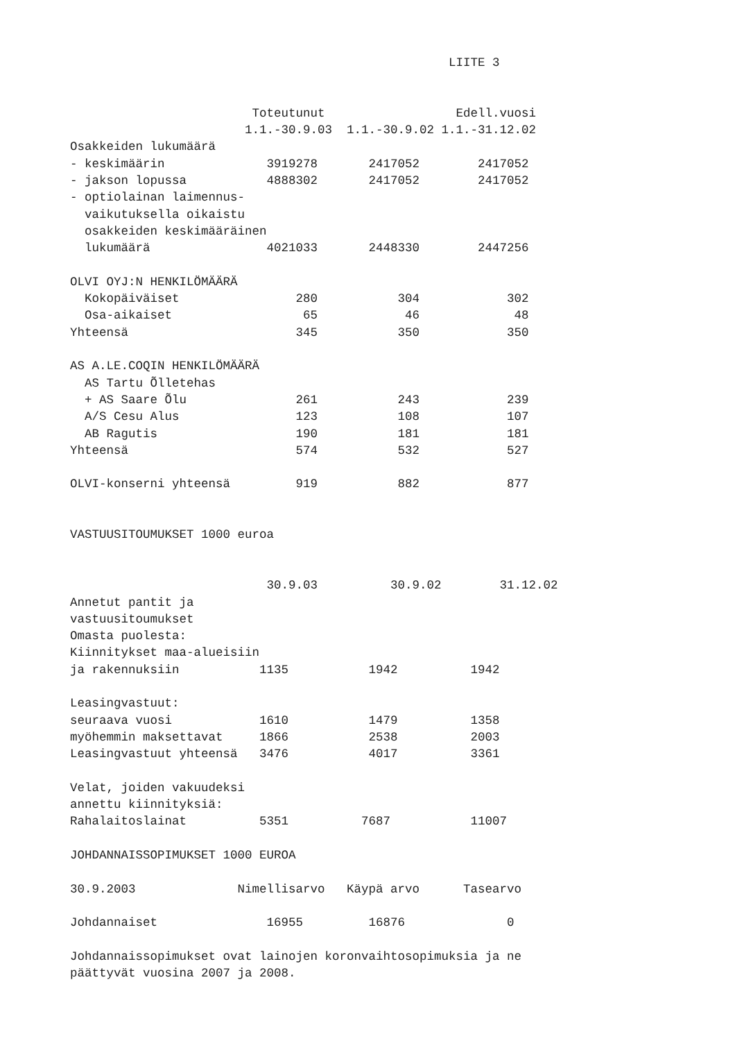LIITE 3


                         Toteutunut                  Edell.vuosi
                        1.1.-30.9.03  1.1.-30.9.02 1.1.-31.12.02
Osakkeiden lukumäärä
- keskimäärin              3919278       2417052        2417052
- jakson lopussa           4888302       2417052        2417052
- optiolainan laimennus-
  vaikutuksella oikaistu
  osakkeiden keskimääräinen
  lukumäärä                4021033       2448330        2447256

OLVI OYJ:N HENKILÖMÄÄRÄ
  Kokopäiväiset                280           304            302
  Osa-aikaiset                  65            46             48
Yhteensä                       345           350            350

AS A.LE.COQIN HENKILÖMÄÄRÄ
  AS Tartu Õlletehas
  + AS Saare Õlu               261           243            239
  A/S Cesu Alus                123           108            107
  AB Ragutis                   190           181            181
Yhteensä                       574           532            527

OLVI-konserni yhteensä         919           882            877


VASTUUSITOUMUKSET 1000 euroa


                           30.9.03          30.9.02        31.12.02
Annetut pantit ja
vastuusitoumukset
Omasta puolesta:
Kiinnitykset maa-alueisiin
ja rakennuksiin           1135           1942          1942

Leasingvastuut:
seuraava vuosi            1610           1479          1358
myöhemmin maksettavat     1866           2538          2003
Leasingvastuut yhteensä   3476           4017          3361

Velat, joiden vakuudeksi
annettu kiinnityksiä:
Rahalaitoslainat          5351          7687           11007

JOHDANNAISSOPIMUKSET 1000 EUROA

30.9.2003              Nimellisarvo   Käypä arvo      Tasearvo

Johdannaiset               16955         16876              0

Johdannaissopimukset ovat lainojen koronvaihtosopimuksia ja ne
päättyvät vuosina 2007 ja 2008.